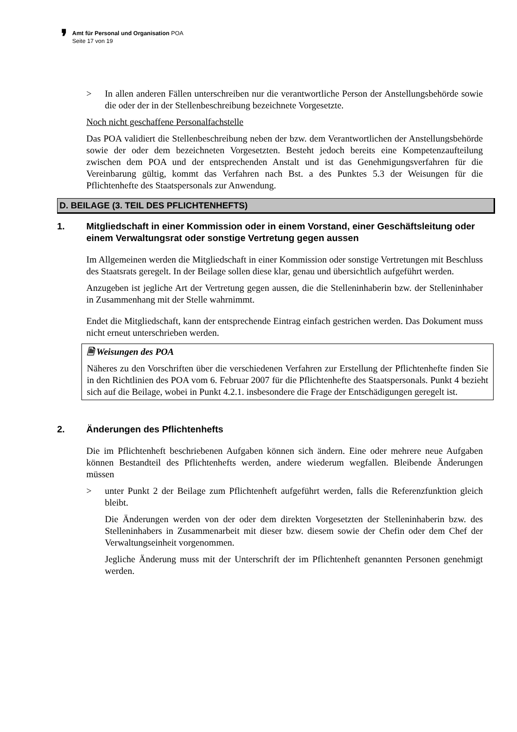❜
Amt für Personal und Organisation POA
Seite 17 von 19
> In allen anderen Fällen unterschreiben nur die verantwortliche Person der Anstellungsbehörde sowie die oder der in der Stellenbeschreibung bezeichnete Vorgesetzte.
Noch nicht geschaffene Personalfachstelle
Das POA validiert die Stellenbeschreibung neben der bzw. dem Verantwortlichen der Anstellungsbehörde sowie der oder dem bezeichneten Vorgesetzten. Besteht jedoch bereits eine Kompetenzaufteilung zwischen dem POA und der entsprechenden Anstalt und ist das Genehmigungsverfahren für die Vereinbarung gültig, kommt das Verfahren nach Bst. a des Punktes 5.3 der Weisungen für die Pflichtenhefte des Staatspersonals zur Anwendung.
D. BEILAGE (3. TEIL DES PFLICHTENHEFTS)
1. Mitgliedschaft in einer Kommission oder in einem Vorstand, einer Geschäftsleitung oder einem Verwaltungsrat oder sonstige Vertretung gegen aussen
Im Allgemeinen werden die Mitgliedschaft in einer Kommission oder sonstige Vertretungen mit Beschluss des Staatsrats geregelt. In der Beilage sollen diese klar, genau und übersichtlich aufgeführt werden.
Anzugeben ist jegliche Art der Vertretung gegen aussen, die die Stelleninhaberin bzw. der Stelleninhaber in Zusammenhang mit der Stelle wahrnimmt.
Endet die Mitgliedschaft, kann der entsprechende Eintrag einfach gestrichen werden. Das Dokument muss nicht erneut unterschrieben werden.
🗎 Weisungen des POA
Näheres zu den Vorschriften über die verschiedenen Verfahren zur Erstellung der Pflichtenhefte finden Sie in den Richtlinien des POA vom 6. Februar 2007 für die Pflichtenhefte des Staatspersonals. Punkt 4 bezieht sich auf die Beilage, wobei in Punkt 4.2.1. insbesondere die Frage der Entschädigungen geregelt ist.
2. Änderungen des Pflichtenhefts
Die im Pflichtenheft beschriebenen Aufgaben können sich ändern. Eine oder mehrere neue Aufgaben können Bestandteil des Pflichtenhefts werden, andere wiederum wegfallen. Bleibende Änderungen müssen
> unter Punkt 2 der Beilage zum Pflichtenheft aufgeführt werden, falls die Referenzfunktion gleich bleibt.
Die Änderungen werden von der oder dem direkten Vorgesetzten der Stelleninhaberin bzw. des Stelleninhabers in Zusammenarbeit mit dieser bzw. diesem sowie der Chefin oder dem Chef der Verwaltungseinheit vorgenommen.
Jegliche Änderung muss mit der Unterschrift der im Pflichtenheft genannten Personen genehmigt werden.